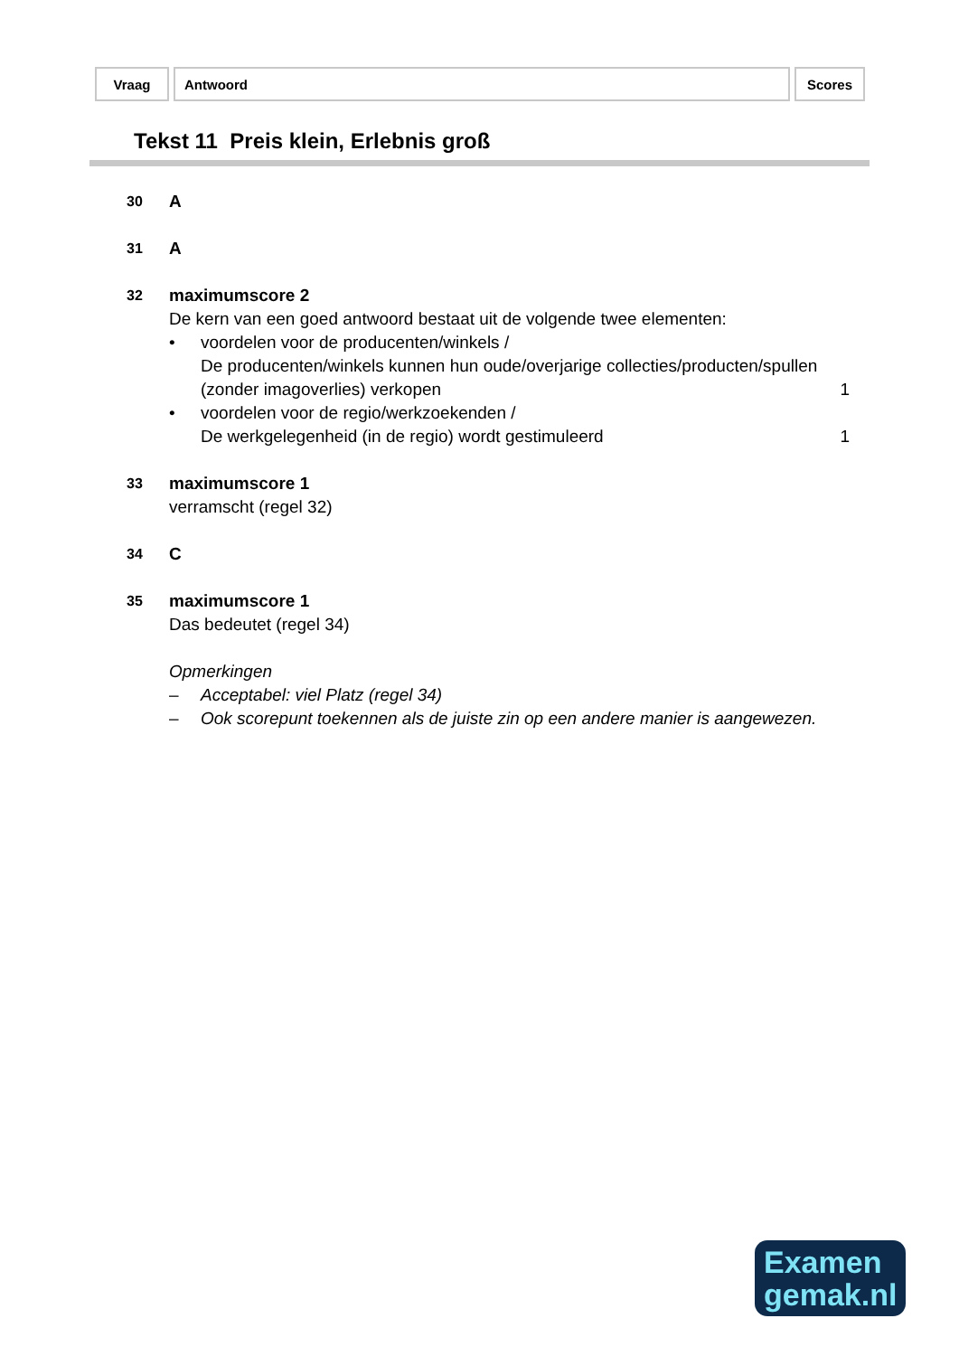| Vraag | Antwoord | Scores |
Tekst 11 Preis klein, Erlebnis groß
30
A
31
A
32
maximumscore 2
De kern van een goed antwoord bestaat uit de volgende twee elementen:
• voordelen voor de producenten/winkels /
De producenten/winkels kunnen hun oude/overjarige collecties/producten/spullen (zonder imagoverlies) verkopen
1
• voordelen voor de regio/werkzoekenden /
De werkgelegenheid (in de regio) wordt gestimuleerd
1
33
maximumscore 1
verramscht (regel 32)
34
C
35
maximumscore 1
Das bedeutet (regel 34)
Opmerkingen
– Acceptabel: viel Platz (regel 34)
– Ook scorepunt toekennen als de juiste zin op een andere manier is aangewezen.
Examen
gemak.nl